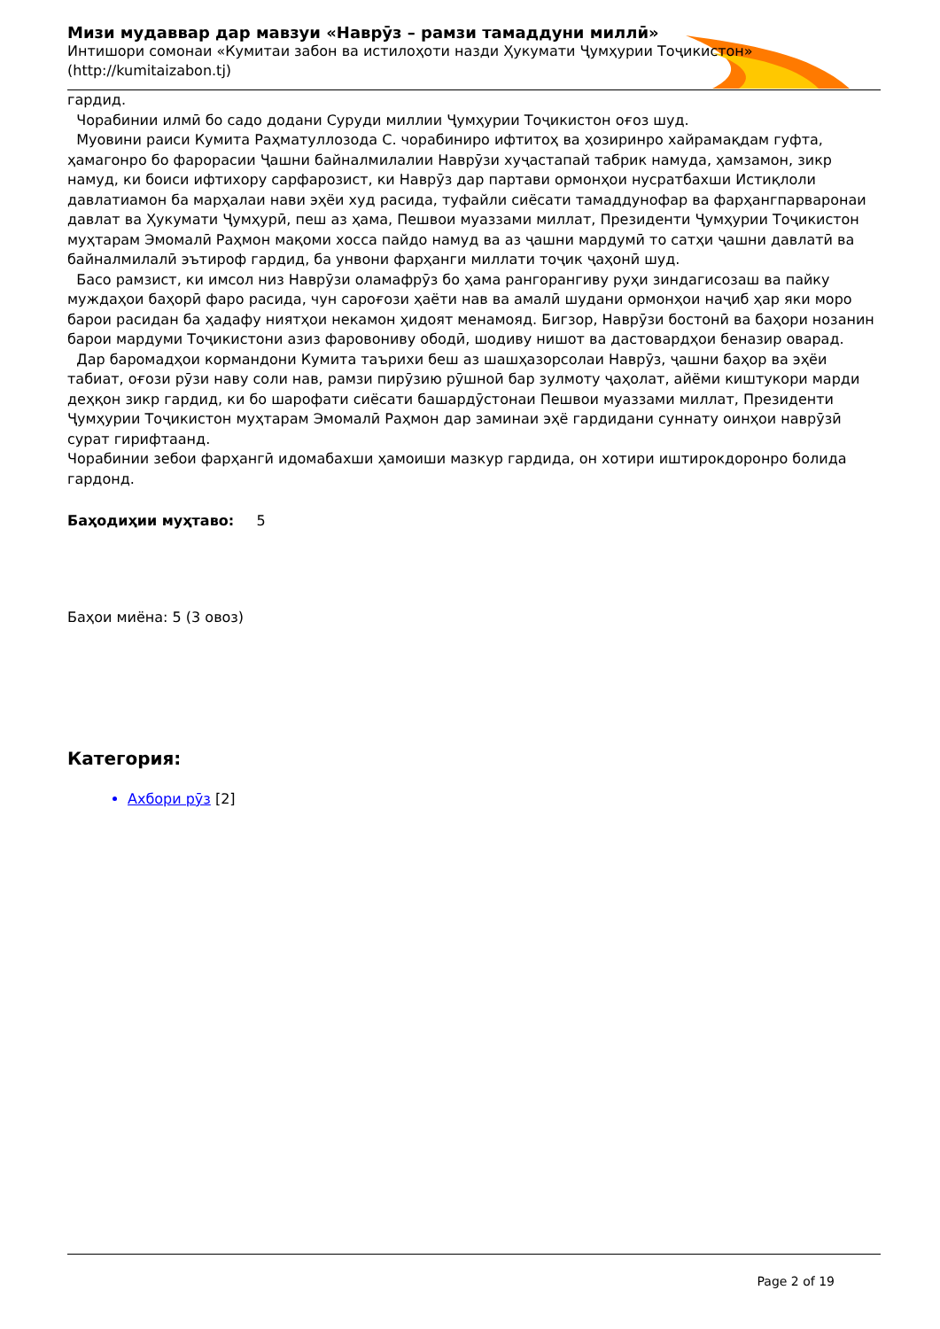Мизи мудаввар дар мавзуи «Наврӯз – рамзи тамаддуни миллӣ»
Интишори сомонаи «Кумитаи забон ва истилоҳоти назди Ҳукумати Ҷумҳурии Тоҷикистон» (http://kumitaizabon.tj)
гардид.
Чорабинии илмӣ бо садо додани Суруди миллии Ҷумҳурии Тоҷикистон оғоз шуд.
Муовини раиси Кумита Раҳматуллозода С. чорабиниро ифтитоҳ ва ҳозиринро хайрамақдам гуфта, ҳамагонро бо фарорасии Ҷашни байналмилалии Наврӯзи хуҷастапай табрик намуда, ҳамзамон, зикр намуд, ки боиси ифтихору сарфарозист, ки Наврӯз дар партави ормонҳои нусратбахши Истиқлоли давлатиамон ба марҳалаи нави эҳёи худ расида, туфайли сиёсати тамаддунофар ва фарҳангпарваронаи давлат ва Ҳукумати Ҷумҳурӣ, пеш аз ҳама, Пешвои муаззами миллат, Президенти Ҷумҳурии Тоҷикистон муҳтарам Эмомалӣ Раҳмон мақоми хосса пайдо намуд ва аз ҷашни мардумӣ то сатҳи ҷашни давлатӣ ва байналмилалӣ эътироф гардид, ба унвони фарҳанги миллати тоҷик ҷаҳонӣ шуд.
Басо рамзист, ки имсол низ Наврӯзи оламафрӯз бо ҳама рангорангиву руҳи зиндагисозаш ва пайку муждаҳои баҳорӣ фаро расида, чун сароғози ҳаёти нав ва амалӣ шудани ормонҳои наҷиб ҳар яки моро барои расидан ба ҳадафу ниятҳои некамон ҳидоят менамояд. Бигзор, Наврӯзи бостонӣ ва баҳори нозанин барои мардуми Тоҷикистони азиз фаровониву ободӣ, шодиву нишот ва дастовардҳои беназир оварад.
Дар баромадҳои кормандони Кумита таърихи беш аз шашҳазорсолаи Наврӯз, ҷашни баҳор ва эҳёи табиат, оғози рӯзи наву соли нав, рамзи пирӯзию рӯшноӣ бар зулмоту ҷаҳолат, айёми киштукори марди деҳқон зикр гардид, ки бо шарофати сиёсати башардӯстонаи Пешвои муаззами миллат, Президенти Ҷумҳурии Тоҷикистон муҳтарам Эмомалӣ Раҳмон дар заминаи эҳё гардидани суннату оинҳои наврӯзӣ сурат гирифтаанд.
Чорабинии зебои фарҳангӣ идомабахши ҳамоиши мазкур гардида, он хотири иштирокдоронро болида гардонд.
Баҳодиҳии муҳтаво: 5
Баҳои миёна: 5 (3 овоз)
Категория:
Ахбори рӯз [2]
Page 2 of 19